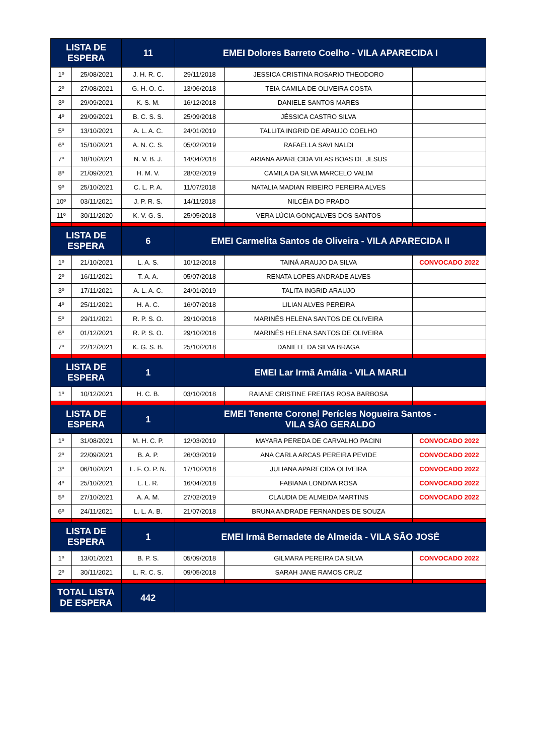| LISTA DE ESPERA | | 11 | EMEI Dolores Barreto Coelho - VILA APARECIDA I | | |
| --- | --- | --- | --- | --- | --- |
| 1º | 25/08/2021 | J. H. R. C. | 29/11/2018 | JESSICA CRISTINA ROSARIO THEODORO | |
| 2º | 27/08/2021 | G. H. O. C. | 13/06/2018 | TEIA CAMILA DE OLIVEIRA COSTA | |
| 3º | 29/09/2021 | K. S. M. | 16/12/2018 | DANIELE SANTOS MARES | |
| 4º | 29/09/2021 | B. C. S. S. | 25/09/2018 | JÉSSICA CASTRO SILVA | |
| 5º | 13/10/2021 | A. L. A. C. | 24/01/2019 | TALLITA INGRID DE ARAUJO COELHO | |
| 6º | 15/10/2021 | A. N. C. S. | 05/02/2019 | RAFAELLA SAVI NALDI | |
| 7º | 18/10/2021 | N. V. B. J. | 14/04/2018 | ARIANA APARECIDA VILAS BOAS DE JESUS | |
| 8º | 21/09/2021 | H. M. V. | 28/02/2019 | CAMILA DA SILVA MARCELO VALIM | |
| 9º | 25/10/2021 | C. L. P. A. | 11/07/2018 | NATALIA MADIAN RIBEIRO PEREIRA ALVES | |
| 10º | 03/11/2021 | J. P. R. S. | 14/11/2018 | NILCÉIA DO PRADO | |
| 11º | 30/11/2020 | K. V. G. S. | 25/05/2018 | VERA LÚCIA GONÇALVES DOS SANTOS | |
| LISTA DE ESPERA | | 6 | EMEI Carmelita Santos de Oliveira - VILA APARECIDA II | | |
| 1º | 21/10/2021 | L. A. S. | 10/12/2018 | TAINÁ ARAUJO DA SILVA | CONVOCADO 2022 |
| 2º | 16/11/2021 | T. A. A. | 05/07/2018 | RENATA LOPES ANDRADE ALVES | |
| 3º | 17/11/2021 | A. L. A. C. | 24/01/2019 | TALITA INGRID ARAUJO | |
| 4º | 25/11/2021 | H. A. C. | 16/07/2018 | LILIAN ALVES PEREIRA | |
| 5º | 29/11/2021 | R. P. S. O. | 29/10/2018 | MARINÊS HELENA SANTOS DE OLIVEIRA | |
| 6º | 01/12/2021 | R. P. S. O. | 29/10/2018 | MARINÊS HELENA SANTOS DE OLIVEIRA | |
| 7º | 22/12/2021 | K. G. S. B. | 25/10/2018 | DANIELE DA SILVA BRAGA | |
| LISTA DE ESPERA | | 1 | EMEI Lar Irmã Amália - VILA MARLI | | |
| 1º | 10/12/2021 | H. C. B. | 03/10/2018 | RAIANE CRISTINE FREITAS ROSA BARBOSA | |
| LISTA DE ESPERA | | 1 | EMEI Tenente Coronel Perícles Nogueira Santos - VILA SÃO GERALDO | | |
| 1º | 31/08/2021 | M. H. C. P. | 12/03/2019 | MAYARA PEREDA DE CARVALHO PACINI | CONVOCADO 2022 |
| 2º | 22/09/2021 | B. A. P. | 26/03/2019 | ANA CARLA ARCAS PEREIRA PEVIDE | CONVOCADO 2022 |
| 3º | 06/10/2021 | L. F. O. P. N. | 17/10/2018 | JULIANA APARECIDA OLIVEIRA | CONVOCADO 2022 |
| 4º | 25/10/2021 | L. L. R. | 16/04/2018 | FABIANA LONDIVA ROSA | CONVOCADO 2022 |
| 5º | 27/10/2021 | A. A. M. | 27/02/2019 | CLAUDIA DE ALMEIDA MARTINS | CONVOCADO 2022 |
| 6º | 24/11/2021 | L. L. A. B. | 21/07/2018 | BRUNA ANDRADE FERNANDES DE SOUZA | |
| LISTA DE ESPERA | | 1 | EMEI Irmã Bernadete de Almeida - VILA SÃO JOSÉ | | |
| 1º | 13/01/2021 | B. P. S. | 05/09/2018 | GILMARA PEREIRA DA SILVA | CONVOCADO 2022 |
| 2º | 30/11/2021 | L. R. C. S. | 09/05/2018 | SARAH JANE RAMOS CRUZ | |
| TOTAL LISTA DE ESPERA | | 442 | | | |